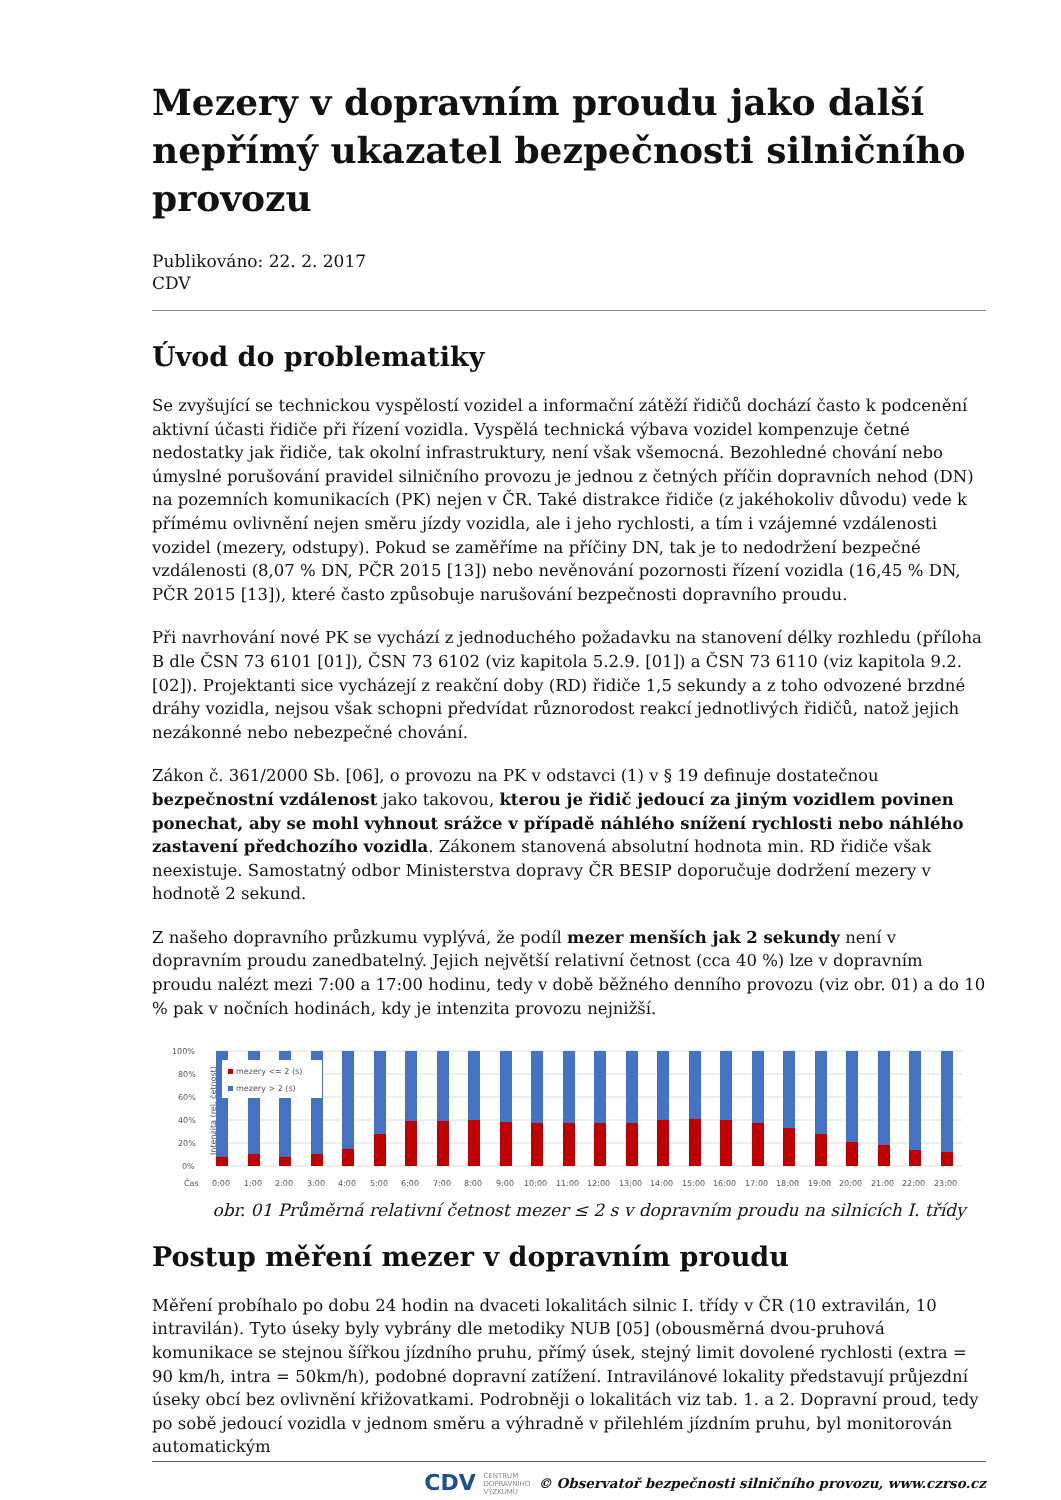Mezery v dopravním proudu jako další nepřímý ukazatel bezpečnosti silničního provozu
Publikováno: 22. 2. 2017
CDV
Úvod do problematiky
Se zvyšující se technickou vyspělostí vozidel a informační zátěží řidičů dochází často k podcenění aktivní účasti řidiče při řízení vozidla. Vyspělá technická výbava vozidel kompenzuje četné nedostatky jak řidiče, tak okolní infrastruktury, není však všemocná. Bezohledné chování nebo úmyslné porušování pravidel silničního provozu je jednou z četných příčin dopravních nehod (DN) na pozemních komunikacích (PK) nejen v ČR. Také distrakce řidiče (z jakéhokoliv důvodu) vede k přímému ovlivnění nejen směru jízdy vozidla, ale i jeho rychlosti, a tím i vzájemné vzdálenosti vozidel (mezery, odstupy). Pokud se zaměříme na příčiny DN, tak je to nedodržení bezpečné vzdálenosti (8,07 % DN, PČR 2015 [13]) nebo nevěnování pozornosti řízení vozidla (16,45 % DN, PČR 2015 [13]), které často způsobuje narušování bezpečnosti dopravního proudu.
Při navrhování nové PK se vychází z jednoduchého požadavku na stanovení délky rozhledu (příloha B dle ČSN 73 6101 [01]), ČSN 73 6102 (viz kapitola 5.2.9. [01]) a ČSN 73 6110 (viz kapitola 9.2. [02]). Projektanti sice vycházejí z reakční doby (RD) řidiče 1,5 sekundy a z toho odvozené brzdné dráhy vozidla, nejsou však schopni předvídat různorodost reakcí jednotlivých řidičů, natož jejich nezákonné nebo nebezpečné chování.
Zákon č. 361/2000 Sb. [06], o provozu na PK v odstavci (1) v § 19 definuje dostatečnou bezpečnostní vzdálenost jako takovou, kterou je řidič jedoucí za jiným vozidlem povinen ponechat, aby se mohl vyhnout srážce v případě náhlého snížení rychlosti nebo náhlého zastavení předchozího vozidla. Zákonem stanovená absolutní hodnota min. RD řidiče však neexistuje. Samostatný odbor Ministerstva dopravy ČR BESIP doporučuje dodržení mezery v hodnotě 2 sekund.
Z našeho dopravního průzkumu vyplývá, že podíl mezer menších jak 2 sekundy není v dopravním proudu zanedbatelný. Jejich největší relativní četnost (cca 40 %) lze v dopravním proudu nalézt mezi 7:00 a 17:00 hodinu, tedy v době běžného denního provozu (viz obr. 01) a do 10 % pak v nočních hodinách, kdy je intenzita provozu nejnižší.
100%
80%
60%
40%
20%
0%
Čas
Intenzita (rel. četnost)
mezery <= 2 (s)
mezery > 2 (s)
0:00
1:00
2:00
3:00
4:00
5:00
6:00
7:00
8:00
9:00
10:00
11:00
12:00
13:00
14:00
15:00
16:00
17:00
18:00
19:00
20:00
21:00
22:00
23:00
obr. 01 Průměrná relativní četnost mezer ≤ 2 s v dopravním proudu na silnicích I. třídy
Postup měření mezer v dopravním proudu
Měření probíhalo po dobu 24 hodin na dvaceti lokalitách silnic I. třídy v ČR (10 extravilán, 10 intravilán). Tyto úseky byly vybrány dle metodiky NUB [05] (obousměrná dvou-pruhová komunikace se stejnou šířkou jízdního pruhu, přímý úsek, stejný limit dovolené rychlosti (extra = 90 km/h, intra = 50km/h), podobné dopravní zatížení. Intravilánové lokality představují průjezdní úseky obcí bez ovlivnění křižovatkami. Podrobněji o lokalitách viz tab. 1. a 2. Dopravní proud, tedy po sobě jedoucí vozidla v jednom směru a výhradně v přilehlém jízdním pruhu, byl monitorován automatickým
CDV CENTRUM
DOPRAVNÍHO
VÝZKUMU © Observatoř bezpečnosti silničního provozu, www.czrso.cz